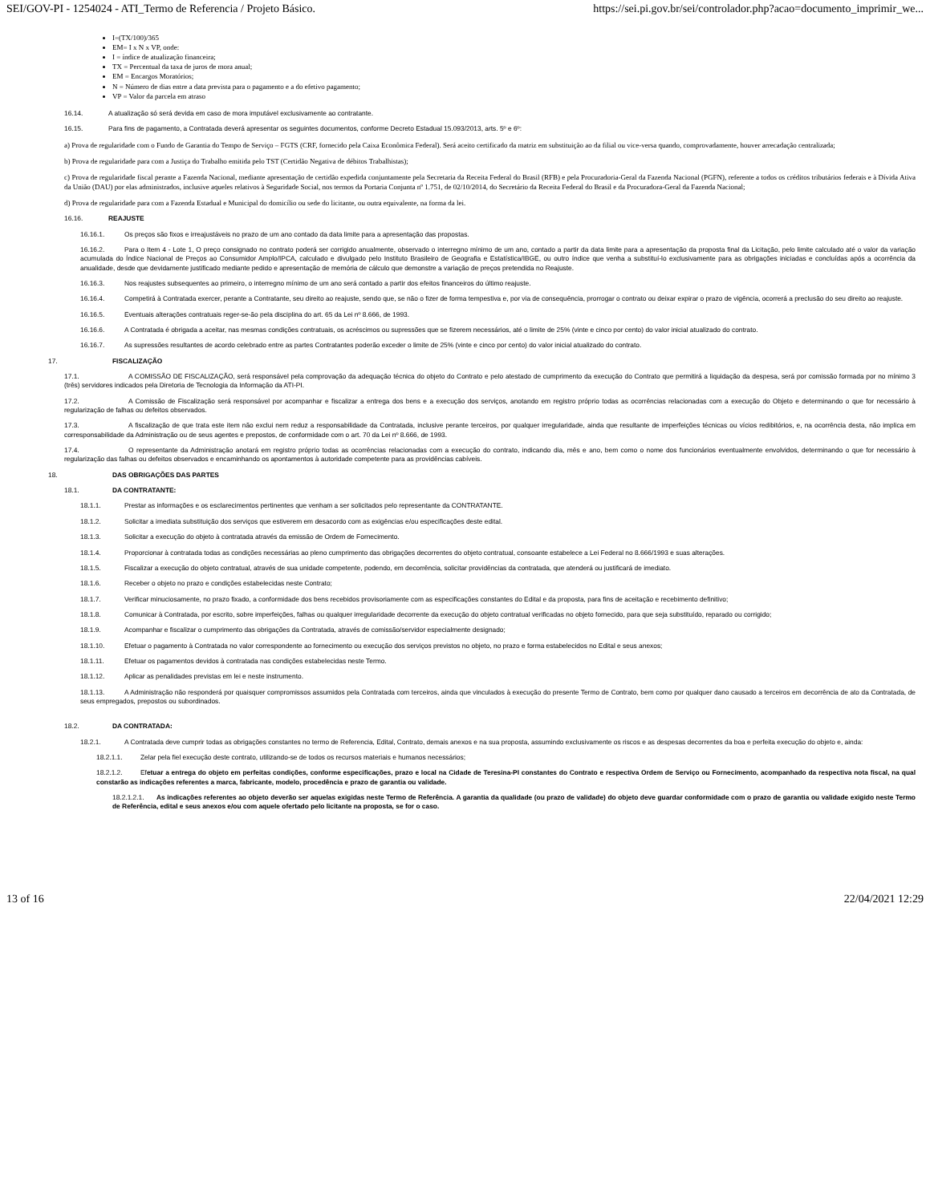SEI/GOV-PI - 1254024 - ATI_Termo de Referencia / Projeto Básico. https://sei.pi.gov.br/sei/controlador.php?acao=documento_imprimir_we...
I=(TX/100)/365
EM= I x N x VP, onde:
I = índice de atualização financeira;
TX = Percentual da taxa de juros de mora anual;
EM = Encargos Moratórios;
N = Número de dias entre a data prevista para o pagamento e a do efetivo pagamento;
VP = Valor da parcela em atraso
16.14. A atualização só será devida em caso de mora imputável exclusivamente ao contratante.
16.15. Para fins de pagamento, a Contratada deverá apresentar os seguintes documentos, conforme Decreto Estadual 15.093/2013, arts. 5º e 6º:
a) Prova de regularidade com o Fundo de Garantia do Tempo de Serviço – FGTS (CRF, fornecido pela Caixa Econômica Federal). Será aceito certificado da matriz em substituição ao da filial ou vice-versa quando, comprovadamente, houver arrecadação centralizada;
b) Prova de regularidade para com a Justiça do Trabalho emitida pelo TST (Certidão Negativa de débitos Trabalhistas);
c) Prova de regularidade fiscal perante a Fazenda Nacional, mediante apresentação de certidão expedida conjuntamente pela Secretaria da Receita Federal do Brasil (RFB) e pela Procuradoria-Geral da Fazenda Nacional (PGFN), referente a todos os créditos tributários federais e à Dívida Ativa da União (DAU) por elas administrados, inclusive aqueles relativos à Seguridade Social, nos termos da Portaria Conjunta nº 1.751, de 02/10/2014, do Secretário da Receita Federal do Brasil e da Procuradora-Geral da Fazenda Nacional;
d) Prova de regularidade para com a Fazenda Estadual e Municipal do domicílio ou sede do licitante, ou outra equivalente, na forma da lei.
16.16. REAJUSTE
16.16.1. Os preços são fixos e irreajustáveis no prazo de um ano contado da data limite para a apresentação das propostas.
16.16.2. Para o Item 4 - Lote 1, O preço consignado no contrato poderá ser corrigido anualmente, observado o interregno mínimo de um ano, contado a partir da data limite para a apresentação da proposta final da Licitação, pelo limite calculado até o valor da variação acumulada do Índice Nacional de Preços ao Consumidor Amplo/IPCA, calculado e divulgado pelo Instituto Brasileiro de Geografia e Estatística/IBGE, ou outro índice que venha a substituí-lo exclusivamente para as obrigações iniciadas e concluídas após a ocorrência da anualidade, desde que devidamente justificado mediante pedido e apresentação de memória de cálculo que demonstre a variação de preços pretendida no Reajuste.
16.16.3. Nos reajustes subsequentes ao primeiro, o interregno mínimo de um ano será contado a partir dos efeitos financeiros do último reajuste.
16.16.4. Competirá à Contratada exercer, perante a Contratante, seu direito ao reajuste, sendo que, se não o fizer de forma tempestiva e, por via de consequência, prorrogar o contrato ou deixar expirar o prazo de vigência, ocorrerá a preclusão do seu direito ao reajuste.
16.16.5. Eventuais alterações contratuais reger-se-ão pela disciplina do art. 65 da Lei nº 8.666, de 1993.
16.16.6. A Contratada é obrigada a aceitar, nas mesmas condições contratuais, os acréscimos ou supressões que se fizerem necessários, até o limite de 25% (vinte e cinco por cento) do valor inicial atualizado do contrato.
16.16.7. As supressões resultantes de acordo celebrado entre as partes Contratantes poderão exceder o limite de 25% (vinte e cinco por cento) do valor inicial atualizado do contrato.
17. FISCALIZAÇÃO
17.1. A COMISSÃO DE FISCALIZAÇÃO, será responsável pela comprovação da adequação técnica do objeto do Contrato e pelo atestado de cumprimento da execução do Contrato que permitirá a liquidação da despesa, será por comissão formada por no mínimo 3 (três) servidores indicados pela Diretoria de Tecnologia da Informação da ATI-PI.
17.2. A Comissão de Fiscalização será responsável por acompanhar e fiscalizar a entrega dos bens e a execução dos serviços, anotando em registro próprio todas as ocorrências relacionadas com a execução do Objeto e determinando o que for necessário à regularização de falhas ou defeitos observados.
17.3. A fiscalização de que trata este item não exclui nem reduz a responsabilidade da Contratada, inclusive perante terceiros, por qualquer irregularidade, ainda que resultante de imperfeições técnicas ou vícios redibitórios, e, na ocorrência desta, não implica em corresponsabilidade da Administração ou de seus agentes e prepostos, de conformidade com o art. 70 da Lei nº 8.666, de 1993.
17.4. O representante da Administração anotará em registro próprio todas as ocorrências relacionadas com a execução do contrato, indicando dia, mês e ano, bem como o nome dos funcionários eventualmente envolvidos, determinando o que for necessário à regularização das falhas ou defeitos observados e encaminhando os apontamentos à autoridade competente para as providências cabíveis.
18. DAS OBRIGAÇÕES DAS PARTES
18.1. DA CONTRATANTE:
18.1.1. Prestar as informações e os esclarecimentos pertinentes que venham a ser solicitados pelo representante da CONTRATANTE.
18.1.2. Solicitar a imediata substituição dos serviços que estiverem em desacordo com as exigências e/ou especificações deste edital.
18.1.3. Solicitar a execução do objeto à contratada através da emissão de Ordem de Fornecimento.
18.1.4. Proporcionar à contratada todas as condições necessárias ao pleno cumprimento das obrigações decorrentes do objeto contratual, consoante estabelece a Lei Federal no 8.666/1993 e suas alterações.
18.1.5. Fiscalizar a execução do objeto contratual, através de sua unidade competente, podendo, em decorrência, solicitar providências da contratada, que atenderá ou justificará de imediato.
18.1.6. Receber o objeto no prazo e condições estabelecidas neste Contrato;
18.1.7. Verificar minuciosamente, no prazo fixado, a conformidade dos bens recebidos provisoriamente com as especificações constantes do Edital e da proposta, para fins de aceitação e recebimento definitivo;
18.1.8. Comunicar à Contratada, por escrito, sobre imperfeições, falhas ou qualquer irregularidade decorrente da execução do objeto contratual verificadas no objeto fornecido, para que seja substituído, reparado ou corrigido;
18.1.9. Acompanhar e fiscalizar o cumprimento das obrigações da Contratada, através de comissão/servidor especialmente designado;
18.1.10. Efetuar o pagamento à Contratada no valor correspondente ao fornecimento ou execução dos serviços previstos no objeto, no prazo e forma estabelecidos no Edital e seus anexos;
18.1.11. Efetuar os pagamentos devidos à contratada nas condições estabelecidas neste Termo.
18.1.12. Aplicar as penalidades previstas em lei e neste instrumento.
18.1.13. A Administração não responderá por quaisquer compromissos assumidos pela Contratada com terceiros, ainda que vinculados à execução do presente Termo de Contrato, bem como por qualquer dano causado a terceiros em decorrência de ato da Contratada, de seus empregados, prepostos ou subordinados.
18.2. DA CONTRATADA:
18.2.1. A Contratada deve cumprir todas as obrigações constantes no termo de Referencia, Edital, Contrato, demais anexos e na sua proposta, assumindo exclusivamente os riscos e as despesas decorrentes da boa e perfeita execução do objeto e, ainda:
18.2.1.1. Zelar pela fiel execução deste contrato, utilizando-se de todos os recursos materiais e humanos necessários;
18.2.1.2. Efetuar a entrega do objeto em perfeitas condições, conforme especificações, prazo e local na Cidade de Teresina-PI constantes do Contrato e respectiva Ordem de Serviço ou Fornecimento, acompanhado da respectiva nota fiscal, na qual constarão as indicações referentes a marca, fabricante, modelo, procedência e prazo de garantia ou validade.
18.2.1.2.1. As indicações referentes ao objeto deverão ser aquelas exigidas neste Termo de Referência. A garantia da qualidade (ou prazo de validade) do objeto deve guardar conformidade com o prazo de garantia ou validade exigido neste Termo de Referência, edital e seus anexos e/ou com aquele ofertado pelo licitante na proposta, se for o caso.
13 of 16 22/04/2021 12:29